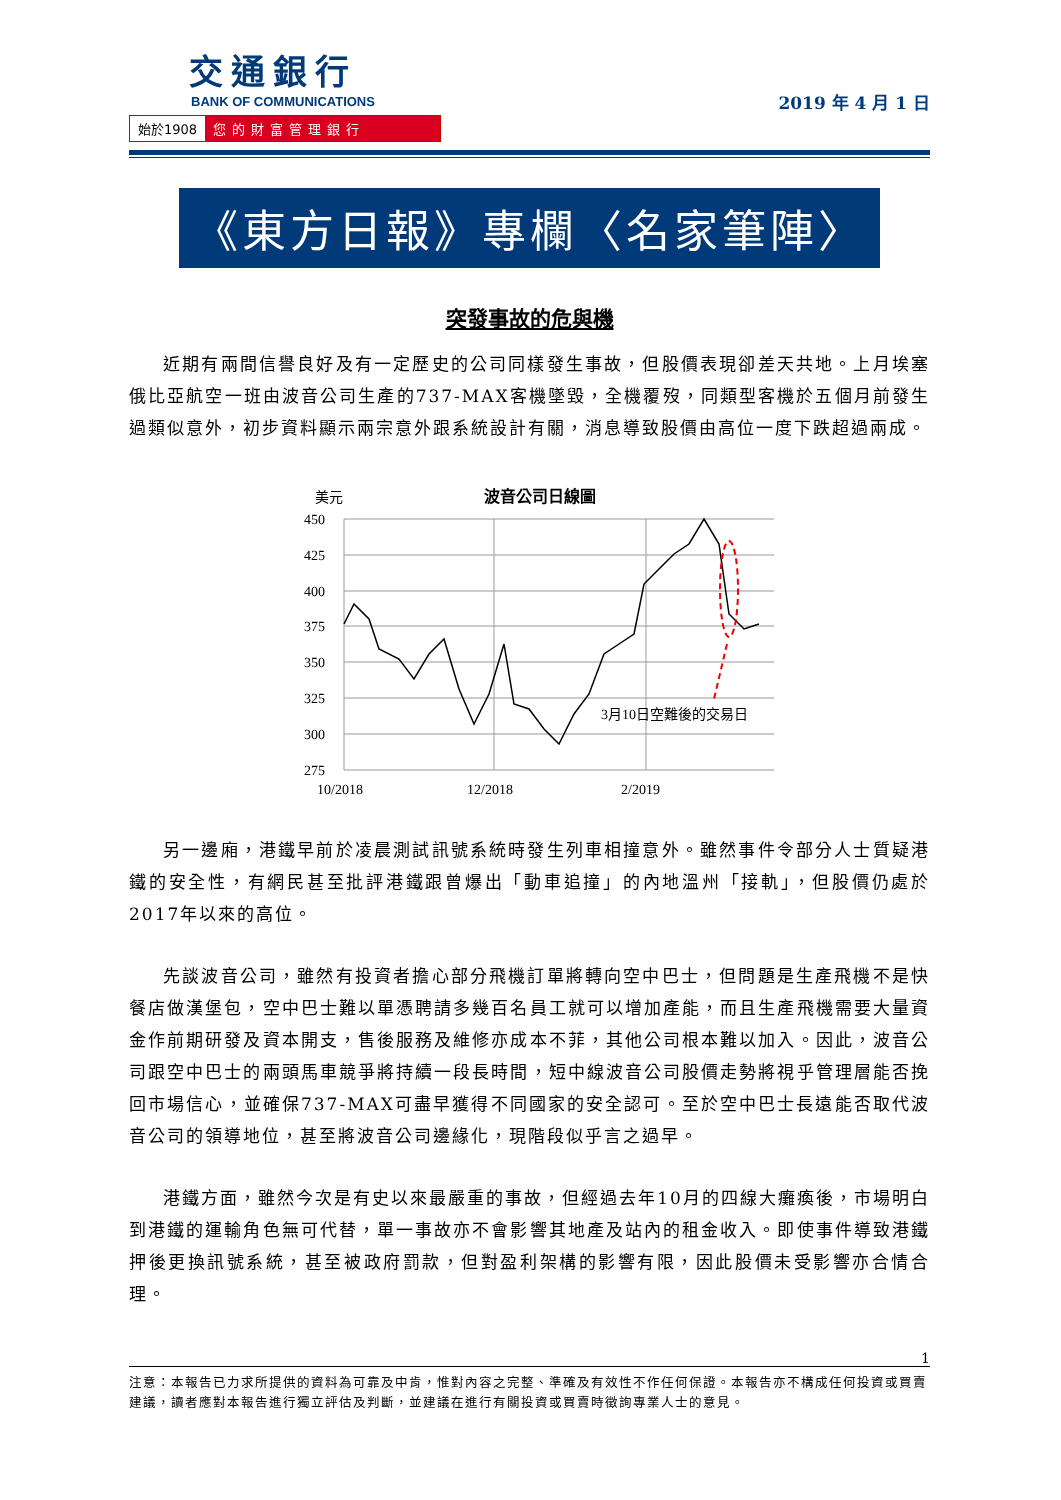交通銀行
BANK OF COMMUNICATIONS
始於1908 您的財富管理銀行
2019 年 4 月 1 日
《東方日報》專欄〈名家筆陣〉
突發事故的危與機
近期有兩間信譽良好及有一定歷史的公司同樣發生事故，但股價表現卻差天共地。上月埃塞俄比亞航空一班由波音公司生產的737-MAX客機墜毀，全機覆歿，同類型客機於五個月前發生過類似意外，初步資料顯示兩宗意外跟系統設計有關，消息導致股價由高位一度下跌超過兩成。
美元
波音公司日線圖
450
425
400
375
350
325
300
275
10/2018
12/2018
2/2019
3月10日空難後的交易日
另一邊廂，港鐵早前於凌晨測試訊號系統時發生列車相撞意外。雖然事件令部分人士質疑港鐵的安全性，有網民甚至批評港鐵跟曾爆出「動車追撞」的內地溫州「接軌」，但股價仍處於2017年以來的高位。
先談波音公司，雖然有投資者擔心部分飛機訂單將轉向空中巴士，但問題是生產飛機不是快餐店做漢堡包，空中巴士難以單憑聘請多幾百名員工就可以增加產能，而且生產飛機需要大量資金作前期研發及資本開支，售後服務及維修亦成本不菲，其他公司根本難以加入。因此，波音公司跟空中巴士的兩頭馬車競爭將持續一段長時間，短中線波音公司股價走勢將視乎管理層能否挽回市場信心，並確保737-MAX可盡早獲得不同國家的安全認可。至於空中巴士長遠能否取代波音公司的領導地位，甚至將波音公司邊緣化，現階段似乎言之過早。
港鐵方面，雖然今次是有史以來最嚴重的事故，但經過去年10月的四線大癱瘓後，市場明白到港鐵的運輸角色無可代替，單一事故亦不會影響其地產及站內的租金收入。即使事件導致港鐵押後更換訊號系統，甚至被政府罰款，但對盈利架構的影響有限，因此股價未受影響亦合情合理。
1
注意：本報告已力求所提供的資料為可靠及中肯，惟對內容之完整、準確及有效性不作任何保證。本報告亦不構成任何投資或買賣建議，讀者應對本報告進行獨立評估及判斷，並建議在進行有關投資或買賣時徵詢專業人士的意見。